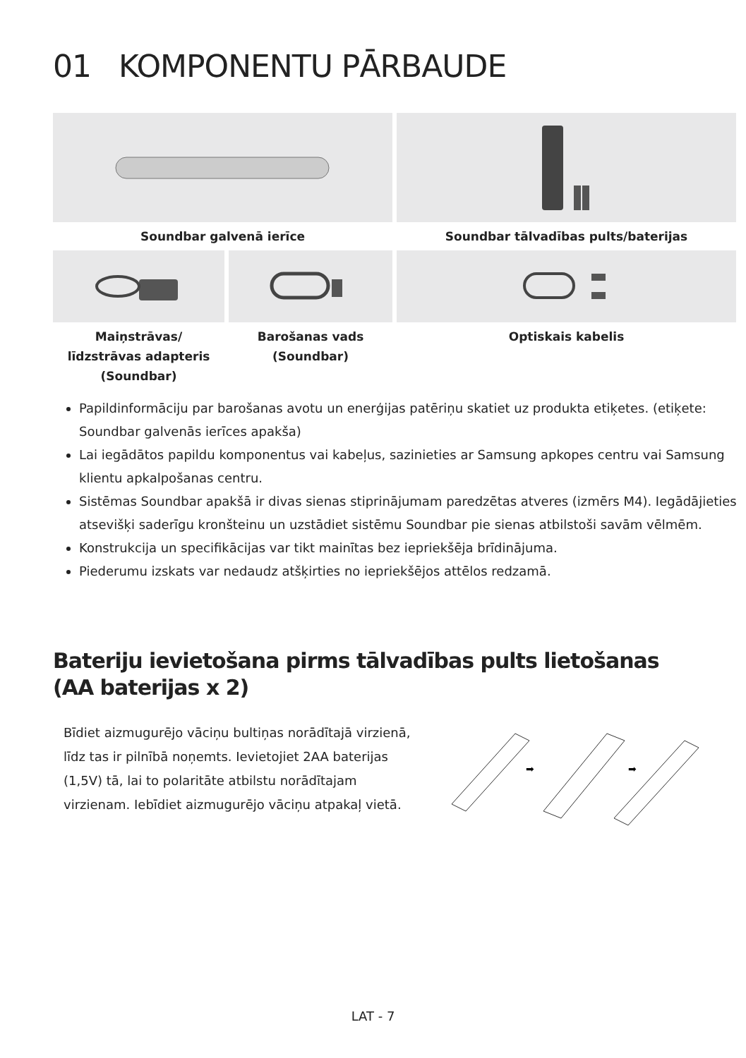01 KOMPONENTU PĀRBAUDE
Soundbar galvenā ierīce Soundbar tālvadības pults/baterijas
Maiņstrāvas/
līdzstrāvas adapteris
(Soundbar)
Barošanas vads
(Soundbar)
Optiskais kabelis
Papildinformāciju par barošanas avotu un enerģijas patēriņu skatiet uz produkta etiķetes. (etiķete: Soundbar galvenās ierīces apakša)
Lai iegādātos papildu komponentus vai kabeļus, sazinieties ar Samsung apkopes centru vai Samsung klientu apkalpošanas centru.
Sistēmas Soundbar apakšā ir divas sienas stiprinājumam paredzētas atveres (izmērs M4). Iegādājieties atsevišķi saderīgu kronšteinu un uzstādiet sistēmu Soundbar pie sienas atbilstoši savām vēlmēm.
Konstrukcija un specifikācijas var tikt mainītas bez iepriekšēja brīdinājuma.
Piederumu izskats var nedaudz atšķirties no iepriekšējos attēlos redzamā.
Bateriju ievietošana pirms tālvadības pults lietošanas
(AA baterijas x 2)
Bīdiet aizmugurējo vāciņu bultiņas norādītajā virzienā, līdz tas ir pilnībā noņemts. Ievietojiet 2AA baterijas (1,5V) tā, lai to polaritāte atbilstu norādītajam virzienam. Iebīdiet aizmugurējo vāciņu atpakaļ vietā.
➡
➡
LAT - 7